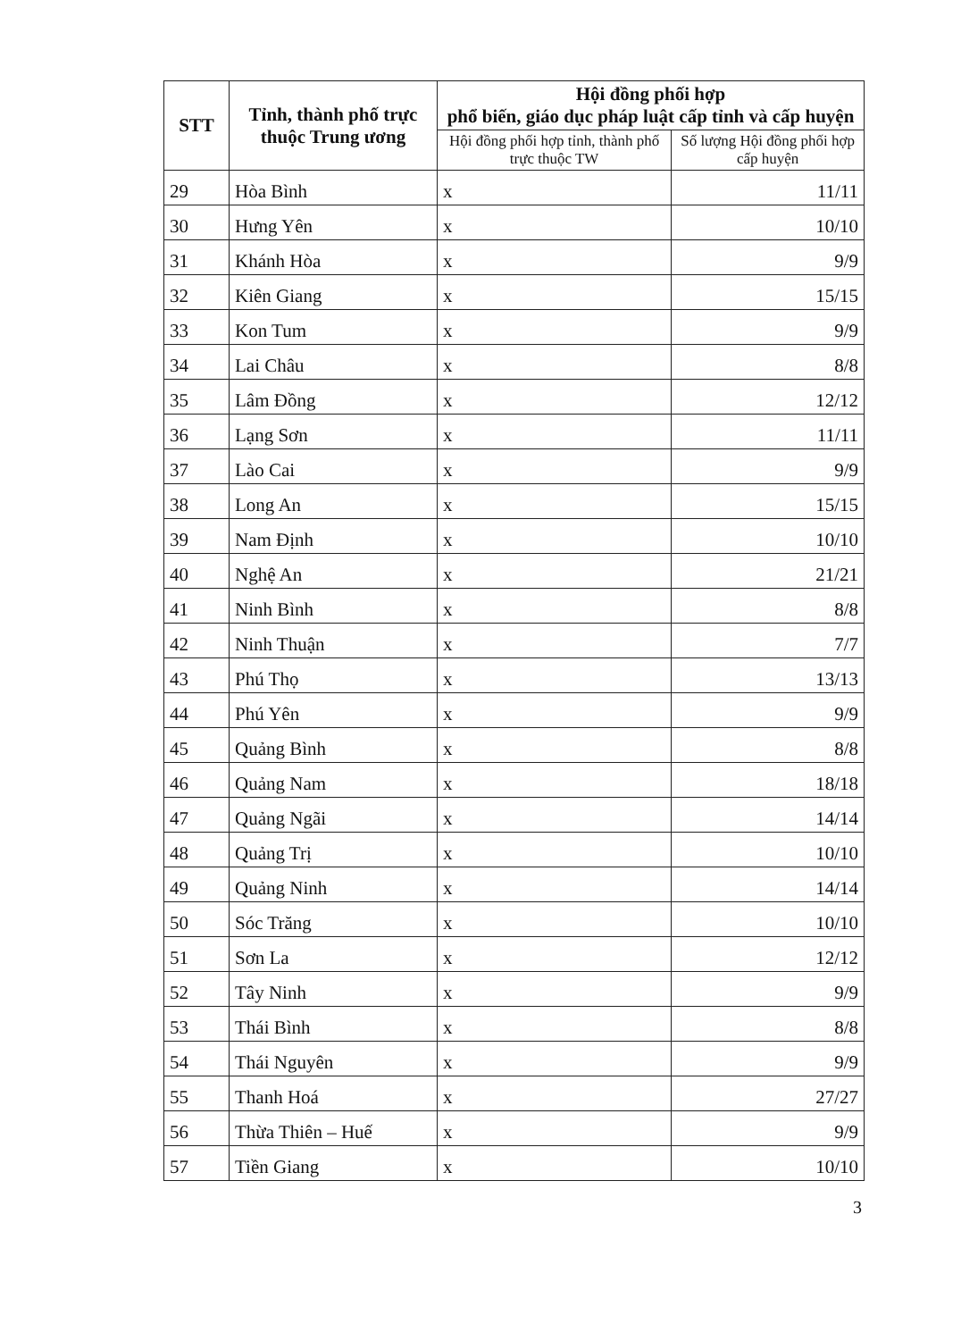| STT | Tỉnh, thành phố trực thuộc Trung ương | Hội đồng phối hợp phổ biến, giáo dục pháp luật cấp tỉnh và cấp huyện | |
| --- | --- | --- | --- |
| | | Hội đồng phối hợp tỉnh, thành phố trực thuộc TW | Số lượng Hội đồng phối hợp cấp huyện |
| 29 | Hòa Bình | x | 11/11 |
| 30 | Hưng Yên | x | 10/10 |
| 31 | Khánh Hòa | x | 9/9 |
| 32 | Kiên Giang | x | 15/15 |
| 33 | Kon Tum | x | 9/9 |
| 34 | Lai Châu | x | 8/8 |
| 35 | Lâm Đồng | x | 12/12 |
| 36 | Lạng Sơn | x | 11/11 |
| 37 | Lào Cai | x | 9/9 |
| 38 | Long An | x | 15/15 |
| 39 | Nam Định | x | 10/10 |
| 40 | Nghệ An | x | 21/21 |
| 41 | Ninh Bình | x | 8/8 |
| 42 | Ninh Thuận | x | 7/7 |
| 43 | Phú Thọ | x | 13/13 |
| 44 | Phú Yên | x | 9/9 |
| 45 | Quảng Bình | x | 8/8 |
| 46 | Quảng Nam | x | 18/18 |
| 47 | Quảng Ngãi | x | 14/14 |
| 48 | Quảng Trị | x | 10/10 |
| 49 | Quảng Ninh | x | 14/14 |
| 50 | Sóc Trăng | x | 10/10 |
| 51 | Sơn La | x | 12/12 |
| 52 | Tây Ninh | x | 9/9 |
| 53 | Thái Bình | x | 8/8 |
| 54 | Thái Nguyên | x | 9/9 |
| 55 | Thanh Hoá | x | 27/27 |
| 56 | Thừa Thiên – Huế | x | 9/9 |
| 57 | Tiền Giang | x | 10/10 |
3